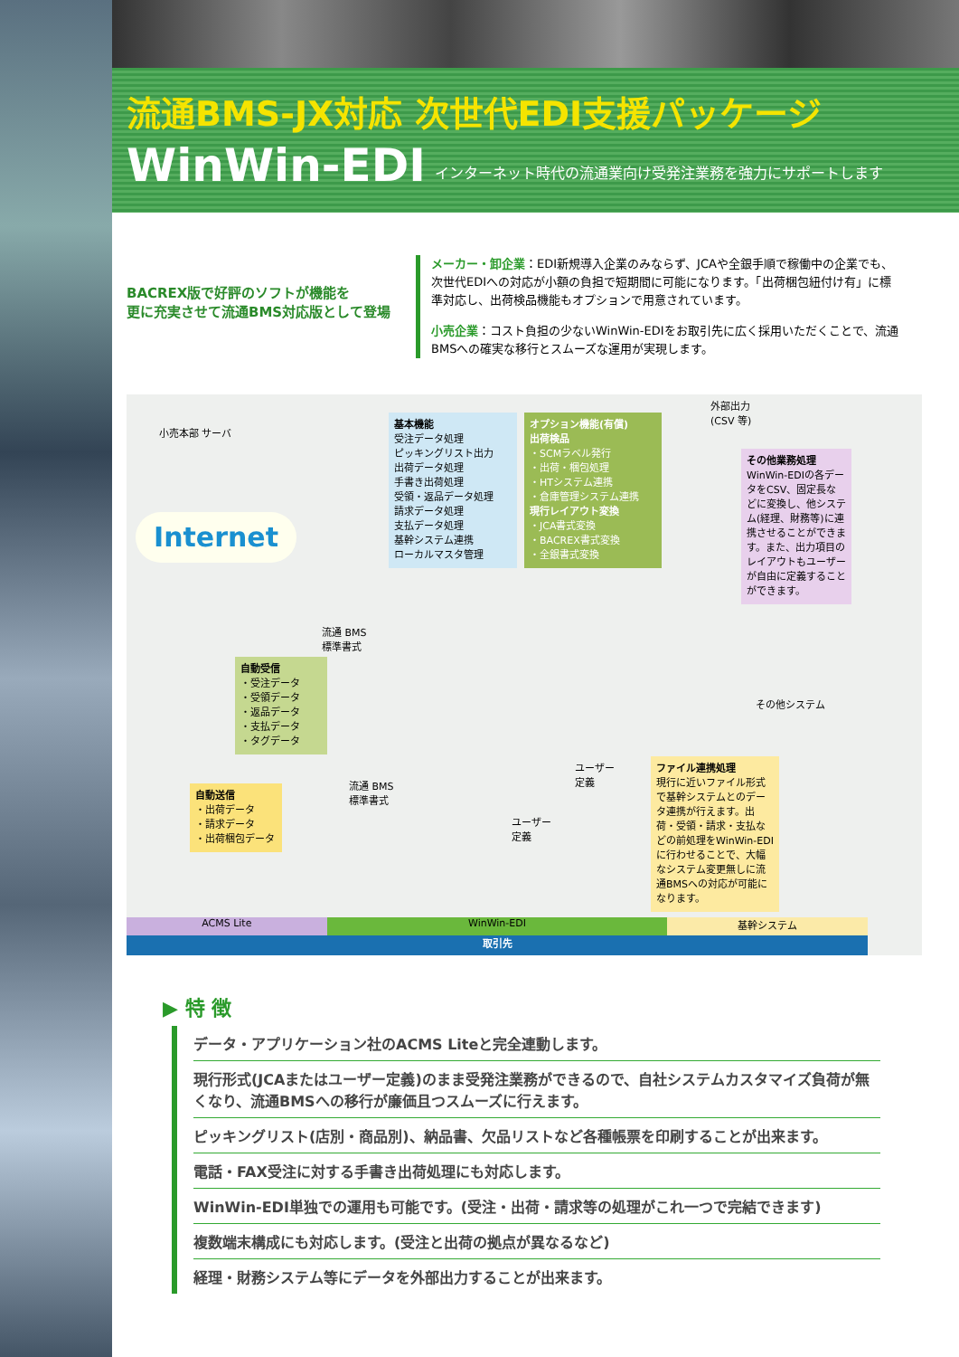流通BMS-JX対応 次世代EDI支援パッケージ
WinWin-EDI インターネット時代の流通業向け受発注業務を強力にサポートします
BACREX版で好評のソフトが機能を
更に充実させて流通BMS対応版として登場
メーカー・卸企業：EDI新規導入企業のみならず、JCAや全銀手順で稼働中の企業でも、次世代EDIへの対応が小額の負担で短期間に可能になります。「出荷梱包紐付け有」に標準対応し、出荷検品機能もオプションで用意されています。
小売企業：コスト負担の少ないWinWin-EDIをお取引先に広く採用いただくことで、流通BMSへの確実な移行とスムーズな運用が実現します。
小売本部 サーバ
Internet
流通 BMS
標準書式
自動受信
・受注データ
・受領データ
・返品データ
・支払データ
・タグデータ
自動送信
・出荷データ
・請求データ
・出荷梱包データ
流通 BMS
標準書式
基本機能
受注データ処理
ピッキングリスト出力
出荷データ処理
手書き出荷処理
受領・返品データ処理
請求データ処理
支払データ処理
基幹システム連携
ローカルマスタ管理
オプション機能(有償)
出荷検品
・SCMラベル発行
・出荷・梱包処理
・HTシステム連携
・倉庫管理システム連携
現行レイアウト変換
・JCA書式変換
・BACREX書式変換
・全銀書式変換
外部出力
(CSV 等)
その他業務処理
WinWin-EDIの各データをCSV、固定長などに変換し、他システム(経理、財務等)に連携させることができます。また、出力項目のレイアウトもユーザーが自由に定義することができます。
その他システム
ユーザー
定義
ユーザー
定義
ファイル連携処理
現行に近いファイル形式で基幹システムとのデータ連携が行えます。出荷・受領・請求・支払などの前処理をWinWin-EDIに行わせることで、大幅なシステム変更無しに流通BMSへの対応が可能になります。
ACMS Lite WinWin-EDI 基幹システム
取引先
▶ 特 徴
データ・アプリケーション社のACMS Liteと完全連動します。
現行形式(JCAまたはユーザー定義)のまま受発注業務ができるので、自社システムカスタマイズ負荷が無くなり、流通BMSへの移行が廉価且つスムーズに行えます。
ピッキングリスト(店別・商品別)、納品書、欠品リストなど各種帳票を印刷することが出来ます。
電話・FAX受注に対する手書き出荷処理にも対応します。
WinWin-EDI単独での運用も可能です。(受注・出荷・請求等の処理がこれ一つで完結できます)
複数端末構成にも対応します。(受注と出荷の拠点が異なるなど)
経理・財務システム等にデータを外部出力することが出来ます。